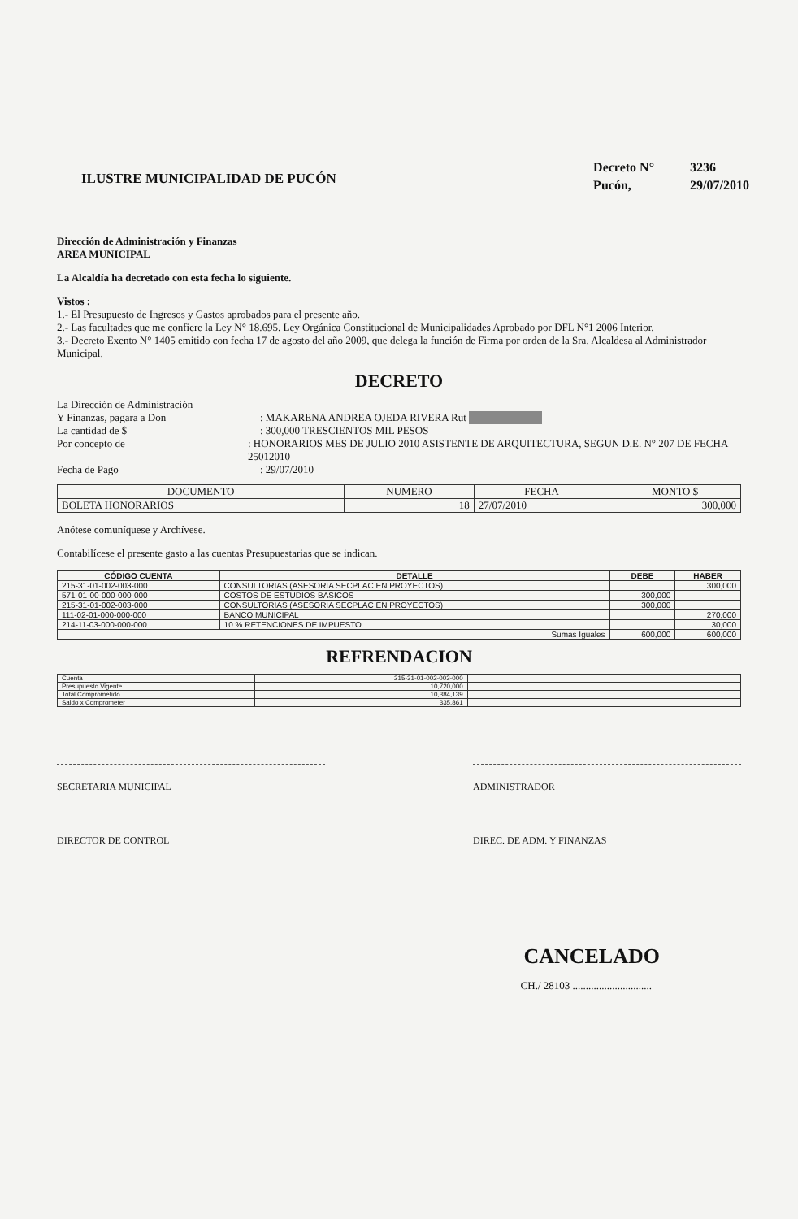ILUSTRE MUNICIPALIDAD DE PUCÓN
Decreto N° 3236
Pucón, 29/07/2010
Dirección de Administración y Finanzas
AREA MUNICIPAL
La Alcaldía ha decretado con esta fecha lo siguiente.
Vistos :
1.- El Presupuesto de Ingresos y Gastos aprobados para el presente año.
2.- Las facultades que me confiere la Ley N° 18.695. Ley Orgánica Constitucional de Municipalidades Aprobado por DFL N°1 2006 Interior.
3.- Decreto Exento N° 1405 emitido con fecha 17 de agosto del año 2009, que delega la función de Firma por orden de la Sra. Alcaldesa al Administrador Municipal.
DECRETO
La Dirección de Administración
Y Finanzas, pagara a Don
: MAKARENA ANDREA OJEDA RIVERA Rut
La cantidad de $ : 300,000 TRESCIENTOS MIL PESOS
Por concepto de : HONORARIOS MES DE JULIO 2010 ASISTENTE DE ARQUITECTURA, SEGUN D.E. N° 207 DE FECHA 25012010
Fecha de Pago : 29/07/2010
| DOCUMENTO | NUMERO | FECHA | MONTO $ |
| --- | --- | --- | --- |
| BOLETA HONORARIOS | 18 | 27/07/2010 | 300,000 |
Anótese comuníquese y Archívese.
Contabilícese el presente gasto a las cuentas Presupuestarias que se indican.
| CÓDIGO CUENTA | DETALLE | DEBE | HABER |
| --- | --- | --- | --- |
| 215-31-01-002-003-000 | CONSULTORIAS (ASESORIA SECPLAC EN PROYECTOS) | | 300,000 |
| 571-01-00-000-000-000 | COSTOS DE ESTUDIOS BASICOS | 300,000 | |
| 215-31-01-002-003-000 | CONSULTORIAS (ASESORIA SECPLAC EN PROYECTOS) | 300,000 | |
| 111-02-01-000-000-000 | BANCO MUNICIPAL | | 270,000 |
| 214-11-03-000-000-000 | 10 % RETENCIONES DE IMPUESTO | | 30,000 |
| Sumas Iguales | | 600,000 | 600,000 |
REFRENDACION
| Cuenta | 215-31-01-002-003-000 | |
| Presupuesto Vigente | 10,720,000 | |
| Total Comprometido | 10,384,139 | |
| Saldo x Comprometer | 335,861 | |
SECRETARIA MUNICIPAL ADMINISTRADOR
DIRECTOR DE CONTROL DIREC. DE ADM. Y FINANZAS
CANCELADO
CH./ 28103 ..............................